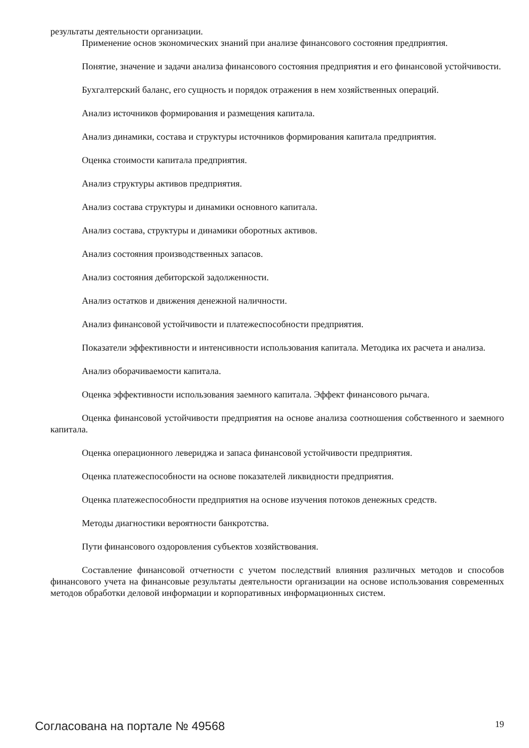результаты деятельности организации.
Применение основ экономических знаний при анализе финансового состояния предприятия.
Понятие, значение и задачи анализа финансового состояния предприятия и его финансовой устойчивости.
Бухгалтерский баланс, его сущность и порядок отражения в нем хозяйственных операций.
Анализ источников формирования и размещения капитала.
Анализ динамики, состава и структуры источников формирования капитала предприятия.
Оценка стоимости капитала предприятия.
Анализ структуры активов предприятия.
Анализ состава структуры и динамики основного капитала.
Анализ состава, структуры и динамики оборотных активов.
Анализ состояния производственных запасов.
Анализ состояния дебиторской задолженности.
Анализ остатков и движения денежной наличности.
Анализ финансовой устойчивости и платежеспособности предприятия.
Показатели эффективности и интенсивности использования капитала. Методика их расчета и анализа.
Анализ оборачиваемости капитала.
Оценка эффективности использования заемного капитала. Эффект финансового рычага.
Оценка финансовой устойчивости предприятия на основе анализа соотношения собственного и заемного капитала.
Оценка операционного левериджа и запаса финансовой устойчивости предприятия.
Оценка платежеспособности на основе показателей ликвидности предприятия.
Оценка платежеспособности предприятия на основе изучения потоков денежных средств.
Методы диагностики вероятности банкротства.
Пути финансового оздоровления субъектов хозяйствования.
Составление финансовой отчетности с учетом последствий влияния различных методов и способов финансового учета на финансовые результаты деятельности организации на основе использования современных методов обработки деловой информации и корпоративных информационных систем.
Согласована на портале № 49568 19